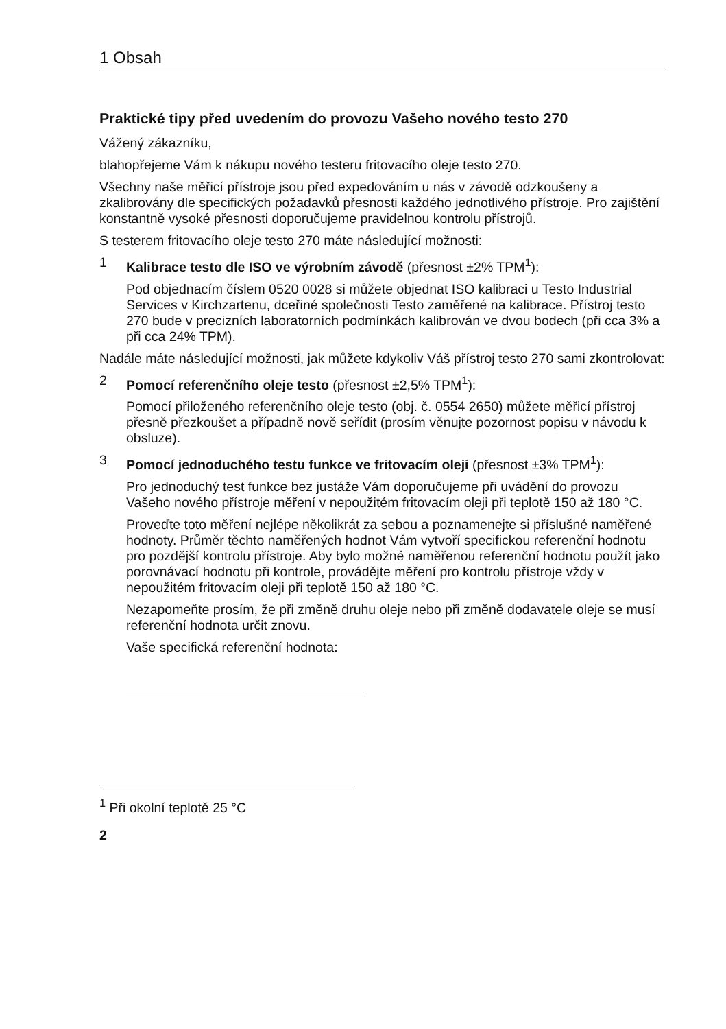1 Obsah
Praktické tipy před uvedením do provozu Vašeho nového testo 270
Vážený zákazníku,
blahopřejeme Vám k nákupu nového testeru fritovacího oleje testo 270.
Všechny naše měřicí přístroje jsou před expedováním u nás v závodě odzkoušeny a zkalibrovány dle specifických požadavků přesnosti každého jednotlivého přístroje. Pro zajištění konstantně vysoké přesnosti doporučujeme pravidelnou kontrolu přístrojů.
S testerem fritovacího oleje testo 270 máte následující možnosti:
1 Kalibrace testo dle ISO ve výrobním závodě (přesnost ±2% TPM<sup>1</sup>):
Pod objednacím číslem 0520 0028 si můžete objednat ISO kalibraci u Testo Industrial Services v Kirchzartenu, dceřiné společnosti Testo zaměřené na kalibrace. Přístroj testo 270 bude v precizních laboratorních podmínkách kalibrován ve dvou bodech (při cca 3% a při cca 24% TPM).
Nadále máte následující možnosti, jak můžete kdykoliv Váš přístroj testo 270 sami zkontrolovat:
2 Pomocí referenčního oleje testo (přesnost ±2,5% TPM<sup>1</sup>):
Pomocí přiloženého referenčního oleje testo (obj. č. 0554 2650) můžete měřicí přístroj přesně přezkoušet a případně nově seřídit (prosím věnujte pozornost popisu v návodu k obsluze).
3 Pomocí jednoduchého testu funkce ve fritovacím oleji (přesnost ±3% TPM<sup>1</sup>):
Pro jednoduchý test funkce bez justáže Vám doporučujeme při uvádění do provozu Vašeho nového přístroje měření v nepoužitém fritovacím oleji při teplotě 150 až 180 °C.
Proveďte toto měření nejlépe několikrát za sebou a poznamenejte si příslušné naměřené hodnoty. Průměr těchto naměřených hodnot Vám vytvoří specifickou referenční hodnotu pro pozdější kontrolu přístroje. Aby bylo možné naměřenou referenční hodnotu použít jako porovnávací hodnotu při kontrole, provádějte měření pro kontrolu přístroje vždy v nepoužitém fritovacím oleji při teplotě 150 až 180 °C.
Nezapomeňte prosím, že při změně druhu oleje nebo při změně dodavatele oleje se musí referenční hodnota určit znovu.
Vaše specifická referenční hodnota:
<sup>1</sup> Při okolní teplotě 25 °C
2